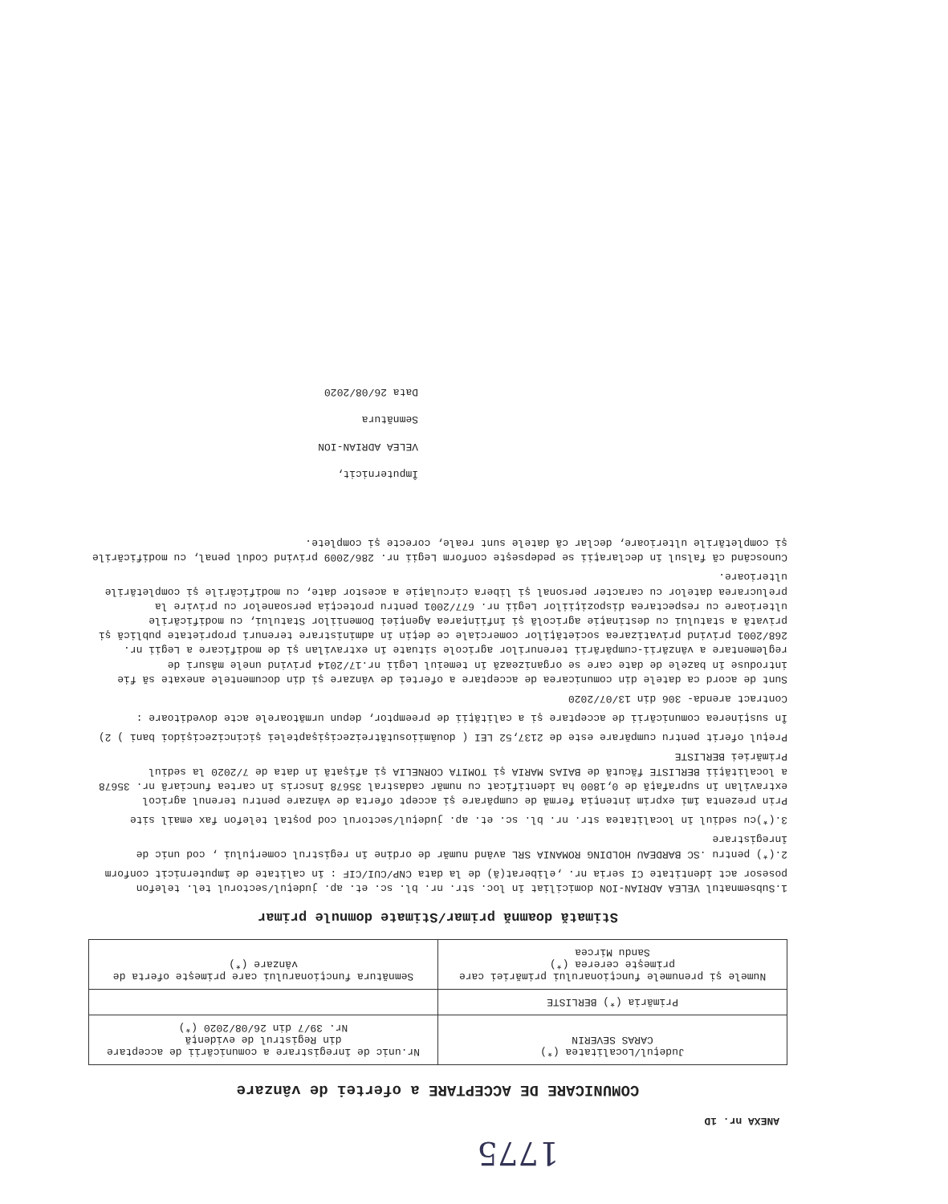1775
ANEXA nr. 1D
COMUNICARE DE ACCEPTARE a ofertei de vânzare
| Judeţul/Localitatea (*) CARAS SEVERIN | Nr.unic de înregistrare a comunicării de acceptare din Registrul de evidenţă Nr. 39/7 din 26/08/2020 (*) |
| Primăria (*) BERLISTE | |
| Numele şi prenumele funcţionarului primăriei care primeşte cererea (*) Sandu Mircea | Semnătura funcţionarului care primeşte oferta de vânzare (*) |
Stimată doamnă primar/Stimate domnule primar
1.Subsemnatul VELEA ADRIAN-ION domiciliat în loc. str. nr. bl. sc. et. ap. judeţul/sectorul tel. telefon posesor act identitate CI seria nr. ,eliberat(ă) de la data CNP/CUI/CIF : în calitate de împuternicit conform
2.(*) pentru .SC BARDEAU HOLDING ROMANIA SRL având număr de ordine în registrul comerţului , cod unic de înregistrare
3.(*)cu sediul în localitatea str. nr. bl. sc. et. ap. judeţul/sectorul cod poştal telefon fax email site
Prin prezenta îmi exprim intenţia fermă de cumpărare şi accept oferta de vânzare pentru terenul agricol extravilan în suprafaţă de 0,1800 ha identificat cu număr cadastral 35678 înscris în cartea funciară nr. 35678 a localităţii BERLISTE făcută de BAIAS MARIA şi TOMITA CORNELIA şi afişată în data de 7/2020 la sediul Primăriei BERLISTE
Preţul oferit pentru cumpărare este de 2137,52 LEI ( douămiiosutătreizecişişaptelei şicincizecişidoi bani ) 2)
În susţinerea comunicării de acceptare şi a calităţii de preemptor, depun următoarele acte doveditoare :
Contract arenda- 306 din 13/07/2020
Sunt de acord ca datele din comunicarea de acceptare a ofertei de vânzare şi din documentele anexate să fie introduse în bazele de date care se organizează în temeiul Legii nr.17/2014 privind unele măsuri de reglementare a vânzării-cumpărării terenurilor agricole situate în extravilan şi de modificare a Legii nr. 268/2001 privind privatizarea societăţilor comerciale ce deţin în administrare terenuri proprietate publică şi privată a statului cu destinaţie agricolă şi înfiinţarea Agenţiei Domeniilor Statului, cu modificările ulterioare cu respectarea dispoziţiilor Legii nr. 677/2001 pentru protecţia persoanelor cu privire la prelucrarea datelor cu caracter personal şi libera circulaţie a acestor date, cu modificările şi completările ulterioare.
Cunoscând că falsul în declaraţii se pedepseşte conform Legii nr. 286/2009 privind Codul penal, cu modificările şi completările ulterioare, declar că datele sunt reale, corecte şi complete.
Împuternicit,
VELEA ADRIAN-ION
Semnătura
Data 26/08/2020